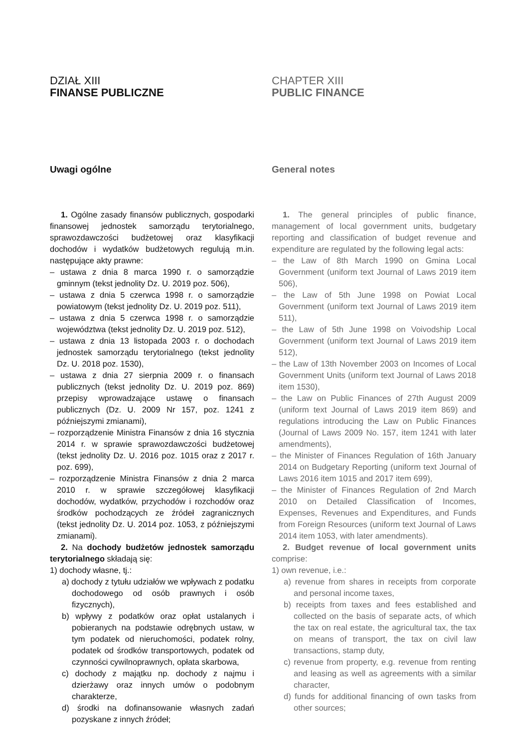DZIAŁ XIII
FINANSE PUBLICZNE
Uwagi ogólne
1. Ogólne zasady finansów publicznych, gospodarki finansowej jednostek samorządu terytorialnego, sprawozdawczości budżetowej oraz klasyfikacji dochodów i wydatków budżetowych regulują m.in. następujące akty prawne:
– ustawa z dnia 8 marca 1990 r. o samorządzie gminnym (tekst jednolity Dz. U. 2019 poz. 506),
– ustawa z dnia 5 czerwca 1998 r. o samorządzie powiatowym (tekst jednolity Dz. U. 2019 poz. 511),
– ustawa z dnia 5 czerwca 1998 r. o samorządzie województwa (tekst jednolity Dz. U. 2019 poz. 512),
– ustawa z dnia 13 listopada 2003 r. o dochodach jednostek samorządu terytorialnego (tekst jednolity Dz. U. 2018 poz. 1530),
– ustawa z dnia 27 sierpnia 2009 r. o finansach publicznych (tekst jednolity Dz. U. 2019 poz. 869) przepisy wprowadzające ustawę o finansach publicznych (Dz. U. 2009 Nr 157, poz. 1241 z późniejszymi zmianami),
– rozporządzenie Ministra Finansów z dnia 16 stycznia 2014 r. w sprawie sprawozdawczości budżetowej (tekst jednolity Dz. U. 2016 poz. 1015 oraz z 2017 r. poz. 699),
– rozporządzenie Ministra Finansów z dnia 2 marca 2010 r. w sprawie szczegółowej klasyfikacji dochodów, wydatków, przychodów i rozchodów oraz środków pochodzących ze źródeł zagranicznych (tekst jednolity Dz. U. 2014 poz. 1053, z późniejszymi zmianami).
2. Na dochody budżetów jednostek samorządu terytorialnego składają się:
1) dochody własne, tj.:
a) dochody z tytułu udziałów we wpływach z podatku dochodowego od osób prawnych i osób fizycznych),
b) wpływy z podatków oraz opłat ustalanych i pobieranych na podstawie odrębnych ustaw, w tym podatek od nieruchomości, podatek rolny, podatek od środków transportowych, podatek od czynności cywilnoprawnych, opłata skarbowa,
c) dochody z majątku np. dochody z najmu i dzierżawy oraz innych umów o podobnym charakterze,
d) środki na dofinansowanie własnych zadań pozyskane z innych źródeł;
CHAPTER XIII
PUBLIC FINANCE
General notes
1. The general principles of public finance, management of local government units, budgetary reporting and classification of budget revenue and expenditure are regulated by the following legal acts:
– the Law of 8th March 1990 on Gmina Local Government (uniform text Journal of Laws 2019 item 506),
– the Law of 5th June 1998 on Powiat Local Government (uniform text Journal of Laws 2019 item 511),
– the Law of 5th June 1998 on Voivodship Local Government (uniform text Journal of Laws 2019 item 512),
– the Law of 13th November 2003 on Incomes of Local Government Units (uniform text Journal of Laws 2018 item 1530),
– the Law on Public Finances of 27th August 2009 (uniform text Journal of Laws 2019 item 869) and regulations introducing the Law on Public Finances (Journal of Laws 2009 No. 157, item 1241 with later amendments),
– the Minister of Finances Regulation of 16th January 2014 on Budgetary Reporting (uniform text Journal of Laws 2016 item 1015 and 2017 item 699),
– the Minister of Finances Regulation of 2nd March 2010 on Detailed Classification of Incomes, Expenses, Revenues and Expenditures, and Funds from Foreign Resources (uniform text Journal of Laws 2014 item 1053, with later amendments).
2. Budget revenue of local government units comprise:
1) own revenue, i.e.:
a) revenue from shares in receipts from corporate and personal income taxes,
b) receipts from taxes and fees established and collected on the basis of separate acts, of which the tax on real estate, the agricultural tax, the tax on means of transport, the tax on civil law transactions, stamp duty,
c) revenue from property, e.g. revenue from renting and leasing as well as agreements with a similar character,
d) funds for additional financing of own tasks from other sources;